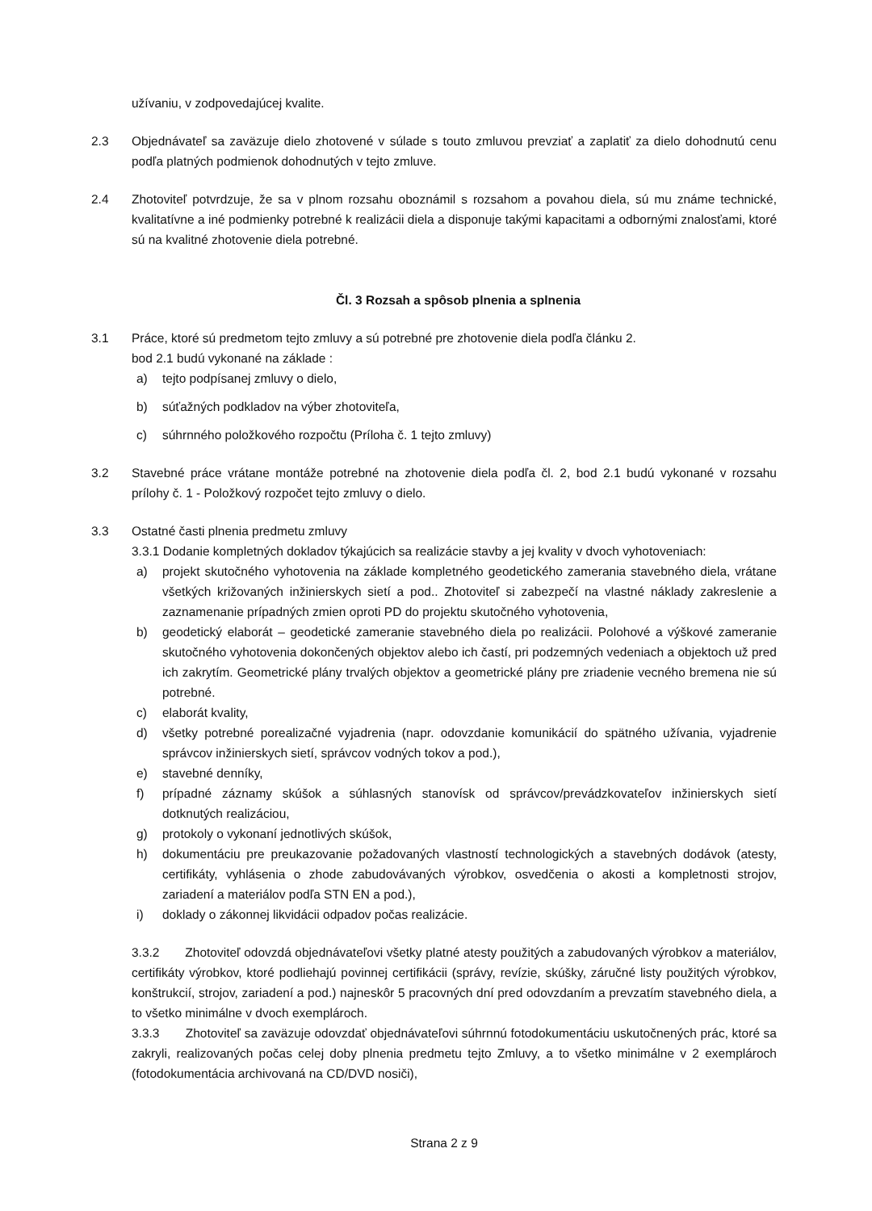užívaniu, v zodpovedajúcej kvalite.
2.3 Objednávateľ sa zaväzuje dielo zhotovené v súlade s touto zmluvou prevziať a zaplatiť za dielo dohodnutú cenu podľa platných podmienok dohodnutých v tejto zmluve.
2.4 Zhotoviteľ potvrdzuje, že sa v plnom rozsahu oboznámil s rozsahom a povahou diela, sú mu známe technické, kvalitatívne a iné podmienky potrebné k realizácii diela a disponuje takými kapacitami a odbornými znalosťami, ktoré sú na kvalitné zhotovenie diela potrebné.
Čl. 3 Rozsah a spôsob plnenia a splnenia
3.1 Práce, ktoré sú predmetom tejto zmluvy a sú potrebné pre zhotovenie diela podľa článku 2.
bod 2.1 budú vykonané na základe :
a) tejto podpísanej zmluvy o dielo,
b) súťažných podkladov na výber zhotoviteľa,
c) súhrnného položkového rozpočtu (Príloha č. 1 tejto zmluvy)
3.2 Stavebné práce vrátane montáže potrebné na zhotovenie diela podľa čl. 2, bod 2.1 budú vykonané v rozsahu prílohy č. 1 - Položkový rozpočet tejto zmluvy o dielo.
3.3 Ostatné časti plnenia predmetu zmluvy
3.3.1 Dodanie kompletných dokladov týkajúcich sa realizácie stavby a jej kvality v dvoch vyhotoveniach:
a) projekt skutočného vyhotovenia na základe kompletného geodetického zamerania stavebného diela, vrátane všetkých križovaných inžinierskych sietí a pod.. Zhotoviteľ si zabezpečí na vlastné náklady zakreslenie a zaznamenanie prípadných zmien oproti PD do projektu skutočného vyhotovenia,
b) geodetický elaborát – geodetické zameranie stavebného diela po realizácii. Polohové a výškové zameranie skutočného vyhotovenia dokončených objektov alebo ich častí, pri podzemných vedeniach a objektoch už pred ich zakrytím. Geometrické plány trvalých objektov a geometrické plány pre zriadenie vecného bremena nie sú potrebné.
c) elaborát kvality,
d) všetky potrebné porealizačné vyjadrenia (napr. odovzdanie komunikácií do spätného užívania, vyjadrenie správcov inžinierskych sietí, správcov vodných tokov a pod.),
e) stavebné denníky,
f) prípadné záznamy skúšok a súhlasných stanovísk od správcov/prevádzkovateľov inžinierskych sietí dotknutých realizáciou,
g) protokoly o vykonaní jednotlivých skúšok,
h) dokumentáciu pre preukazovanie požadovaných vlastností technologických a stavebných dodávok (atesty, certifikáty, vyhlásenia o zhode zabudovávaných výrobkov, osvedčenia o akosti a kompletnosti strojov, zariadení a materiálov podľa STN EN a pod.),
i) doklady o zákonnej likvidácii odpadov počas realizácie.
3.3.2 Zhotoviteľ odovzdá objednávateľovi všetky platné atesty použitých a zabudovaných výrobkov a materiálov, certifikáty výrobkov, ktoré podliehajú povinnej certifikácii (správy, revízie, skúšky, záručné listy použitých výrobkov, konštrukcií, strojov, zariadení a pod.) najneskôr 5 pracovných dní pred odovzdaním a prevzatím stavebného diela, a to všetko minimálne v dvoch exemplároch.
3.3.3 Zhotoviteľ sa zaväzuje odovzdať objednávateľovi súhrnnú fotodokumentáciu uskutočnených prác, ktoré sa zakryli, realizovaných počas celej doby plnenia predmetu tejto Zmluvy, a to všetko minimálne v 2 exemplároch (fotodokumentácia archivovaná na CD/DVD nosiči),
Strana 2 z 9